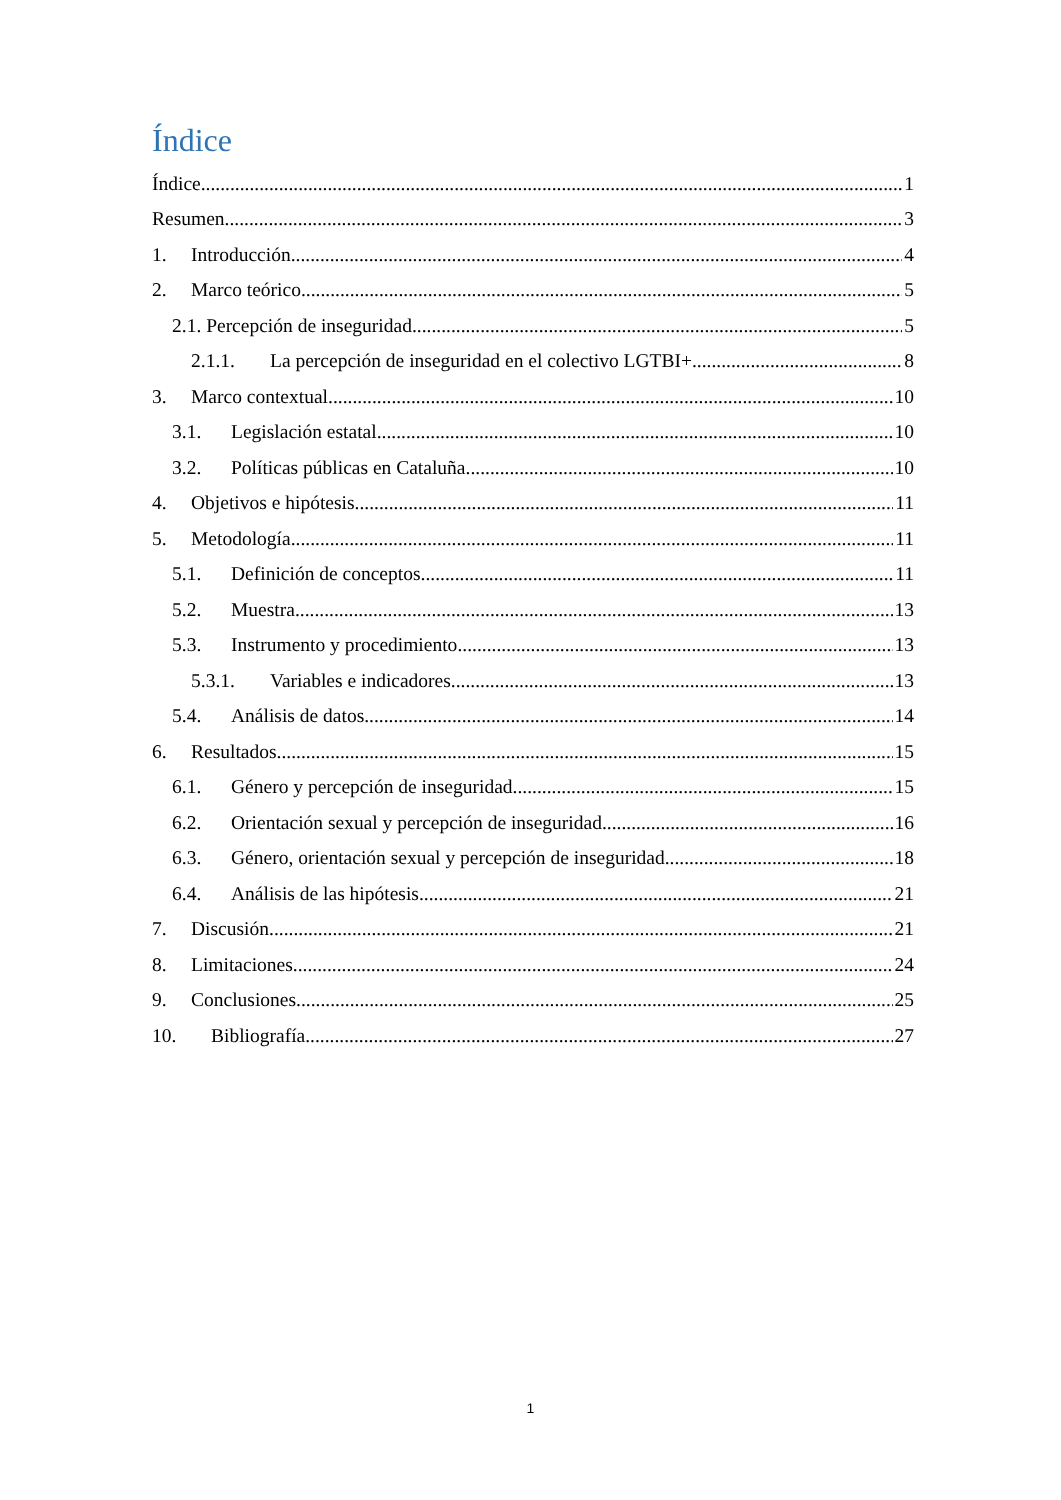Índice
Índice 1
Resumen 3
1. Introducción 4
2. Marco teórico 5
2.1. Percepción de inseguridad 5
2.1.1. La percepción de inseguridad en el colectivo LGTBI+ 8
3. Marco contextual 10
3.1. Legislación estatal 10
3.2. Políticas públicas en Cataluña 10
4. Objetivos e hipótesis 11
5. Metodología 11
5.1. Definición de conceptos 11
5.2. Muestra 13
5.3. Instrumento y procedimiento 13
5.3.1. Variables e indicadores 13
5.4. Análisis de datos 14
6. Resultados 15
6.1. Género y percepción de inseguridad 15
6.2. Orientación sexual y percepción de inseguridad 16
6.3. Género, orientación sexual y percepción de inseguridad 18
6.4. Análisis de las hipótesis 21
7. Discusión 21
8. Limitaciones 24
9. Conclusiones 25
10. Bibliografía 27
1